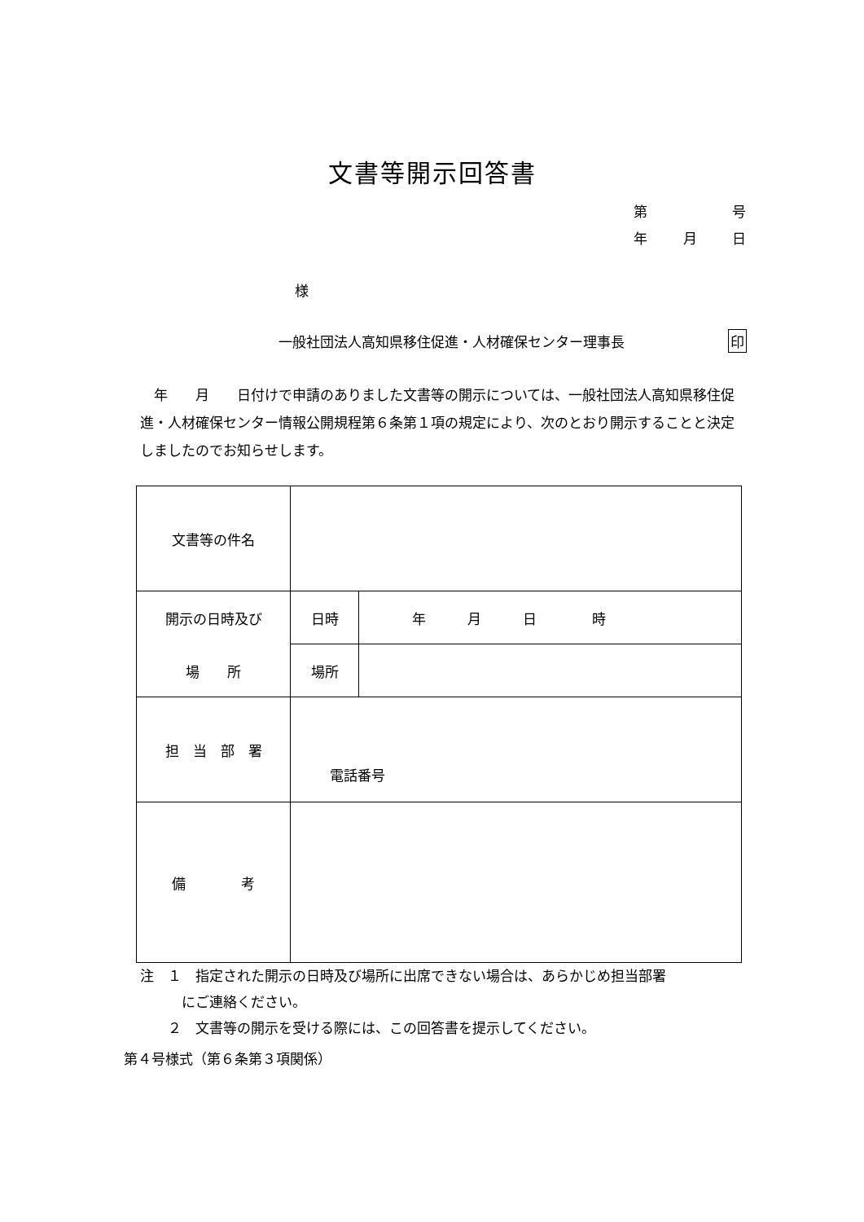文書等開示回答書
第 号
年 月 日
様
一般社団法人高知県移住促進・人材確保センター理事長
印
年　　月　　日付けで申請のありました文書等の開示については、一般社団法人高知県移住促進・人材確保センター情報公開規程第６条第１項の規定により、次のとおり開示することと決定しましたのでお知らせします。
| 文書等の件名 | | |
| 開示の日時及び 場 所 | 日時 | 年 月 日 時 |
| | 場所 | |
| 担 当 部 署 | 電話番号 | |
| 備 考 | | |
注　１　指定された開示の日時及び場所に出席できない場合は、あらかじめ担当部署
　　　にご連絡ください。
　　２　文書等の開示を受ける際には、この回答書を提示してください。
第４号様式（第６条第３項関係）